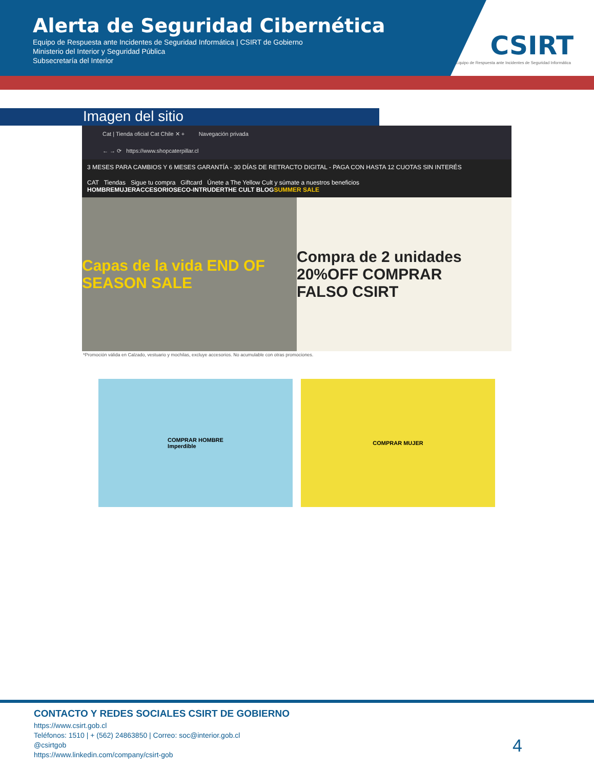Alerta de Seguridad Cibernética
Equipo de Respuesta ante Incidentes de Seguridad Informática | CSIRT de Gobierno
Ministerio del Interior y Seguridad Pública
Subsecretaría del Interior
CSIRT
Equipo de Respuesta ante Incidentes de Seguridad Informática
Imagen del sitio
Cat | Tienda oficial Cat Chile ✕ + Navegación privada
← → ⟳ https://www.shopcaterpillar.cl
3 MESES PARA CAMBIOS Y 6 MESES GARANTÍA - 30 DÍAS DE RETRACTO DIGITAL - PAGA CON HASTA 12 CUOTAS SIN INTERÉS
CAT Tiendas Sigue tu compra Giftcard Únete a The Yellow Cult y súmate a nuestros beneficios
HOMBREMUJERACCESORIOSECO-INTRUDERTHE CULT BLOGSUMMER SALE
Capas de la vida END OF SEASON SALE
Compra de 2 unidades 20%OFF COMPRAR
FALSO CSIRT
*Promoción válida en Calzado, vestuario y mochilas, excluye accesorios. No acumulable con otras promociones.
COMPRAR HOMBRE
Imperdible
COMPRAR MUJER
CONTACTO Y REDES SOCIALES CSIRT DE GOBIERNO
https://www.csirt.gob.cl
Teléfonos: 1510 | + (562) 24863850 | Correo: soc@interior.gob.cl
@csirtgob
https://www.linkedin.com/company/csirt-gob
4